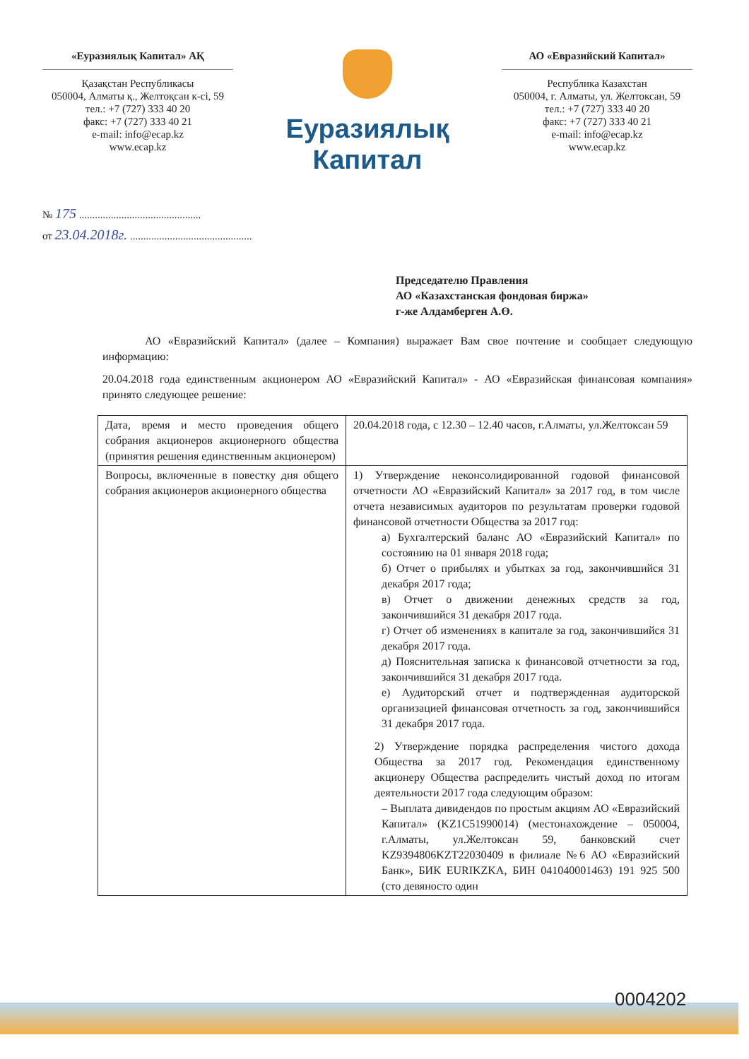«Еуразиялық Капитал» АҚ
Қазақстан Республикасы
050004, Алматы қ., Желтоқсан к-сі, 59
тел.: +7 (727) 333 40 20
факс: +7 (727) 333 40 21
e-mail: info@ecap.kz
www.ecap.kz
Еуразиялық
Капитал
АО «Евразийский Капитал»
Республика Казахстан
050004, г. Алматы, ул. Желтоксан, 59
тел.: +7 (727) 333 40 20
факс: +7 (727) 333 40 21
e-mail: info@ecap.kz
www.ecap.kz
№ 175 ..............................................
от 23.04.2018г. ..............................................
Председателю Правления
АО «Казахстанская фондовая биржа»
г-же Алдамберген А.Ө.
АО «Евразийский Капитал» (далее – Компания) выражает Вам свое почтение и сообщает следующую информацию:
20.04.2018 года единственным акционером АО «Евразийский Капитал» - АО «Евразийская финансовая компания» принято следующее решение:
| Дата, время и место проведения общего собрания акционеров акционерного общества (принятия решения единственным акционером) | 20.04.2018 года, с 12.30 – 12.40 часов, г.Алматы, ул.Желтоксан 59 |
| Вопросы, включенные в повестку дня общего собрания акционеров акционерного общества | 1) Утверждение неконсолидированной годовой финансовой отчетности АО «Евразийский Капитал» за 2017 год, в том числе отчета независимых аудиторов по результатам проверки годовой финансовой отчетности Общества за 2017 год: а) Бухгалтерский баланс АО «Евразийский Капитал» по состоянию на 01 января 2018 года; б) Отчет о прибылях и убытках за год, закончившийся 31 декабря 2017 года; в) Отчет о движении денежных средств за год, закончившийся 31 декабря 2017 года. г) Отчет об изменениях в капитале за год, закончившийся 31 декабря 2017 года. д) Пояснительная записка к финансовой отчетности за год, закончившийся 31 декабря 2017 года. е) Аудиторский отчет и подтвержденная аудиторской организацией финансовая отчетность за год, закончившийся 31 декабря 2017 года. 2) Утверждение порядка распределения чистого дохода Общества за 2017 год. Рекомендация единственному акционеру Общества распределить чистый доход по итогам деятельности 2017 года следующим образом: – Выплата дивидендов по простым акциям АО «Евразийский Капитал» (KZ1C51990014) (местонахождение – 050004, г.Алматы, ул.Желтоксан 59, банковский счет KZ9394806KZT22030409 в филиале №6 АО «Евразийский Банк», БИК EURIKZKA, БИН 041040001463) 191 925 500 (сто девяносто один |
0004202